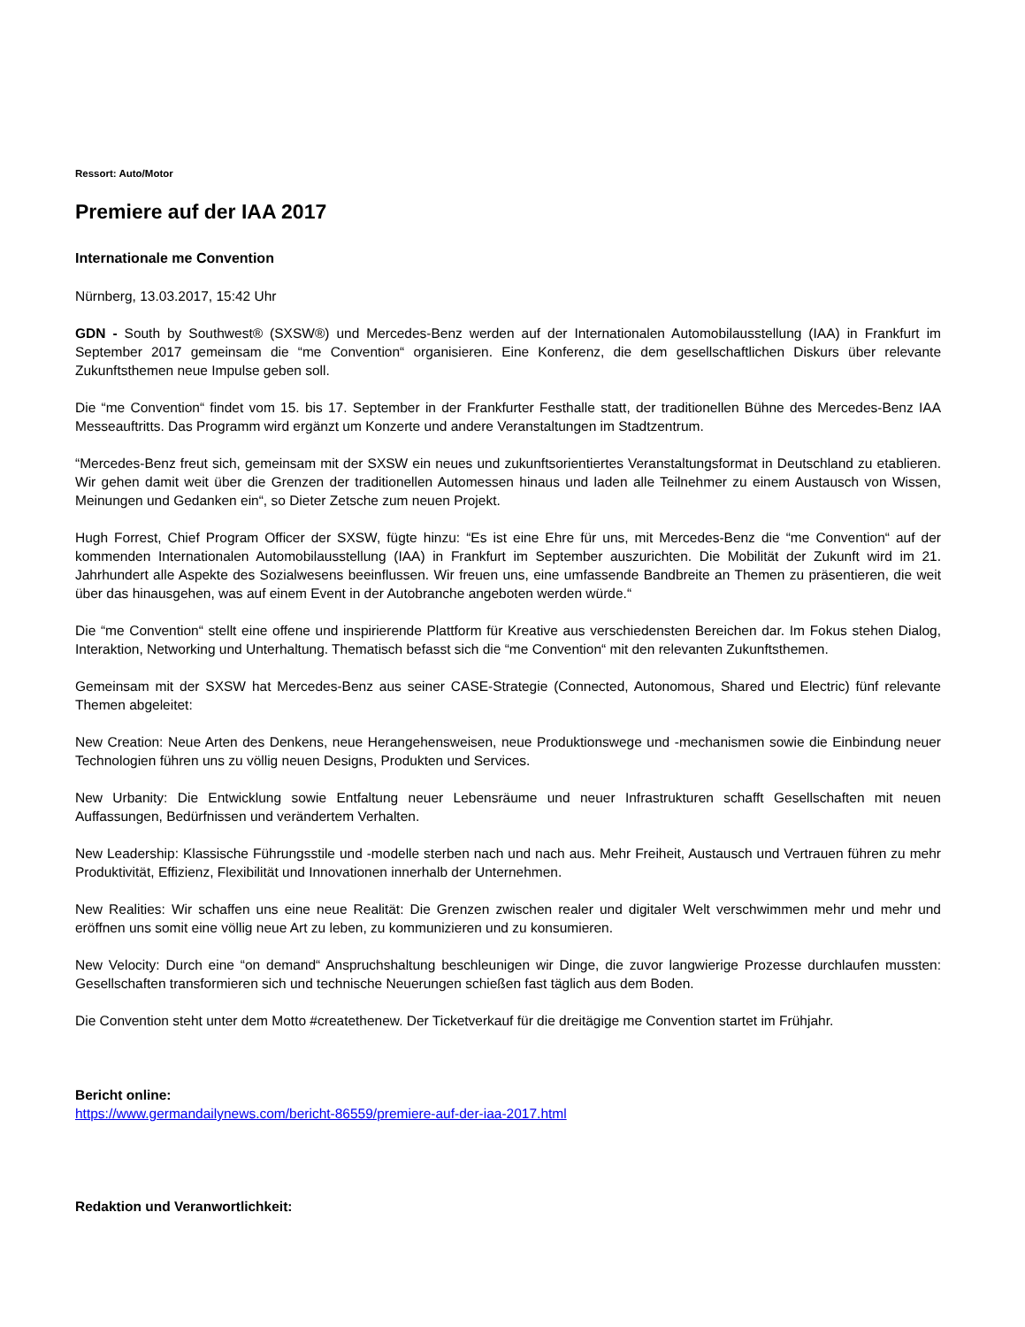Ressort: Auto/Motor
Premiere auf der IAA 2017
Internationale me Convention
Nürnberg, 13.03.2017, 15:42 Uhr
GDN - South by Southwest® (SXSW®) und Mercedes-Benz werden auf der Internationalen Automobilausstellung (IAA) in Frankfurt im September 2017 gemeinsam die “me Convention“ organisieren. Eine Konferenz, die dem gesellschaftlichen Diskurs über relevante Zukunftsthemen neue Impulse geben soll.
Die “me Convention“ findet vom 15. bis 17. September in der Frankfurter Festhalle statt, der traditionellen Bühne des Mercedes-Benz IAA Messeauftritts. Das Programm wird ergänzt um Konzerte und andere Veranstaltungen im Stadtzentrum.
“Mercedes-Benz freut sich, gemeinsam mit der SXSW ein neues und zukunftsorientiertes Veranstaltungsformat in Deutschland zu etablieren. Wir gehen damit weit über die Grenzen der traditionellen Automessen hinaus und laden alle Teilnehmer zu einem Austausch von Wissen, Meinungen und Gedanken ein“, so Dieter Zetsche zum neuen Projekt.
Hugh Forrest, Chief Program Officer der SXSW, fügte hinzu: “Es ist eine Ehre für uns, mit Mercedes-Benz die “me Convention“ auf der kommenden Internationalen Automobilausstellung (IAA) in Frankfurt im September auszurichten. Die Mobilität der Zukunft wird im 21. Jahrhundert alle Aspekte des Sozialwesens beeinflussen. Wir freuen uns, eine umfassende Bandbreite an Themen zu präsentieren, die weit über das hinausgehen, was auf einem Event in der Autobranche angeboten werden würde.“
Die “me Convention“ stellt eine offene und inspirierende Plattform für Kreative aus verschiedensten Bereichen dar. Im Fokus stehen Dialog, Interaktion, Networking und Unterhaltung. Thematisch befasst sich die “me Convention“ mit den relevanten Zukunftsthemen.
Gemeinsam mit der SXSW hat Mercedes-Benz aus seiner CASE-Strategie (Connected, Autonomous, Shared und Electric) fünf relevante Themen abgeleitet:
New Creation: Neue Arten des Denkens, neue Herangehensweisen, neue Produktionswege und -mechanismen sowie die Einbindung neuer Technologien führen uns zu völlig neuen Designs, Produkten und Services.
New Urbanity: Die Entwicklung sowie Entfaltung neuer Lebensräume und neuer Infrastrukturen schafft Gesellschaften mit neuen Auffassungen, Bedürfnissen und verändertem Verhalten.
New Leadership: Klassische Führungsstile und -modelle sterben nach und nach aus. Mehr Freiheit, Austausch und Vertrauen führen zu mehr Produktivität, Effizienz, Flexibilität und Innovationen innerhalb der Unternehmen.
New Realities: Wir schaffen uns eine neue Realität: Die Grenzen zwischen realer und digitaler Welt verschwimmen mehr und mehr und eröffnen uns somit eine völlig neue Art zu leben, zu kommunizieren und zu konsumieren.
New Velocity: Durch eine “on demand“ Anspruchshaltung beschleunigen wir Dinge, die zuvor langwierige Prozesse durchlaufen mussten: Gesellschaften transformieren sich und technische Neuerungen schießen fast täglich aus dem Boden.
Die Convention steht unter dem Motto #createthenew. Der Ticketverkauf für die dreitägige me Convention startet im Frühjahr.
Bericht online:
https://www.germandailynews.com/bericht-86559/premiere-auf-der-iaa-2017.html
Redaktion und Veranwortlichkeit: